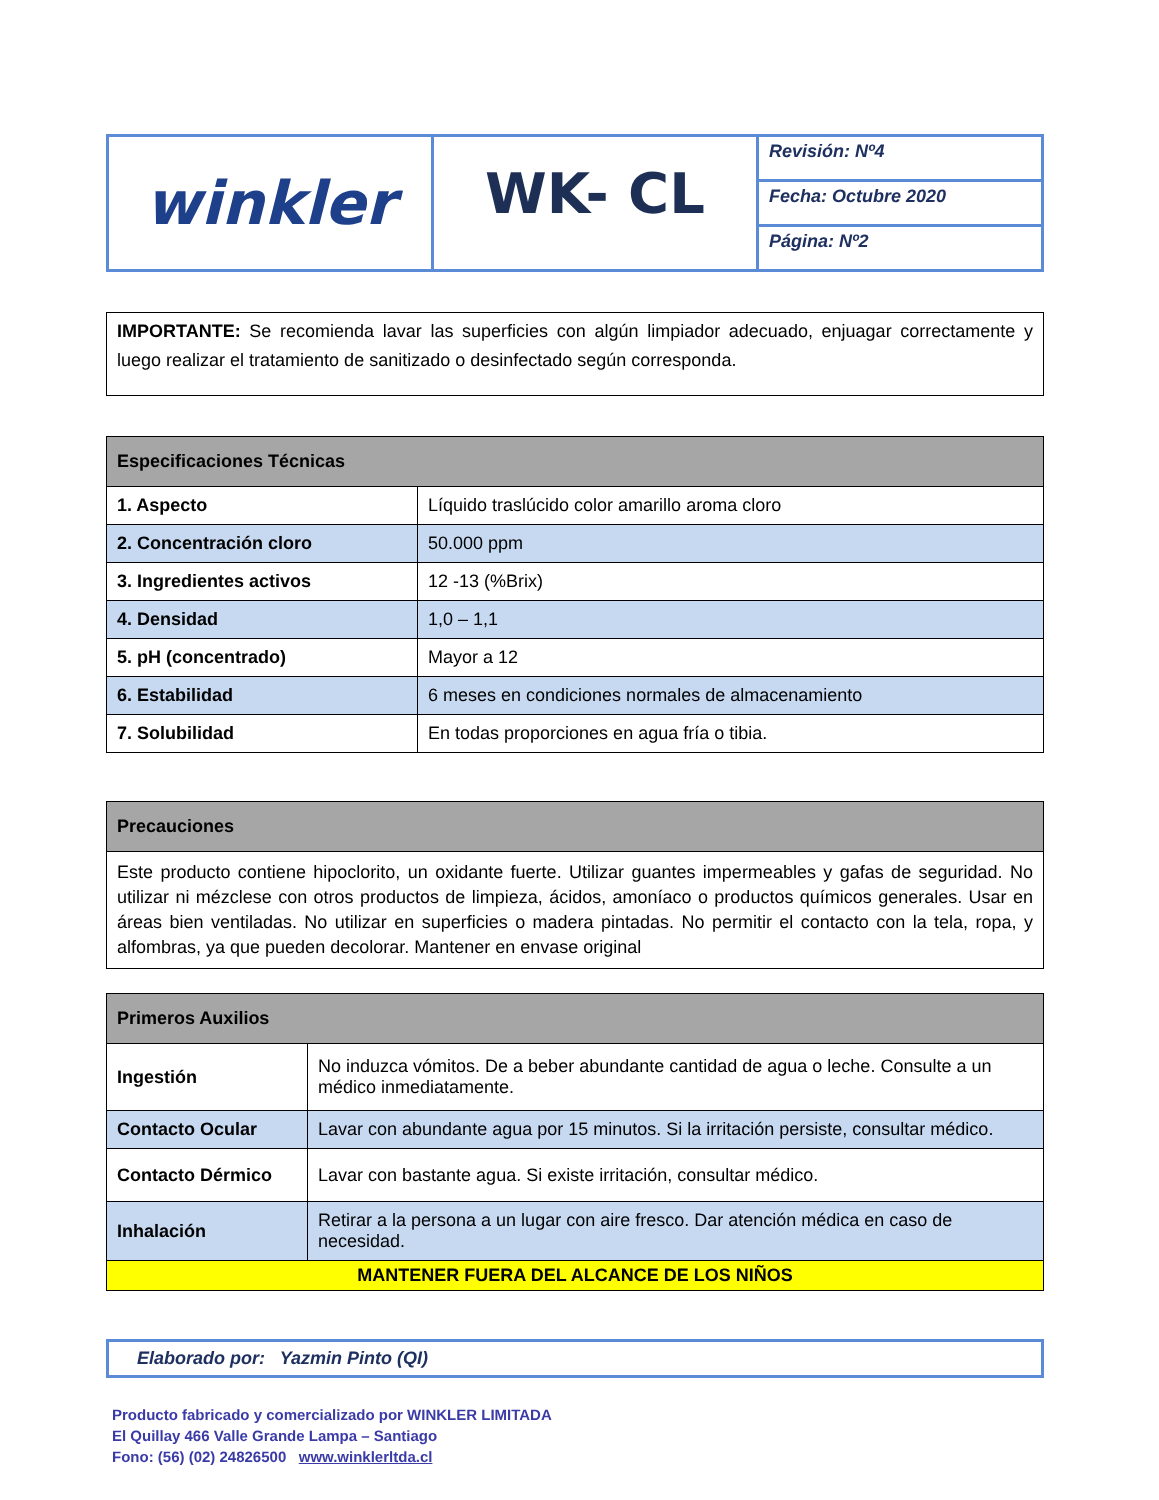| winkler | WK- CL | Revisión: Nº4 |
| | | Fecha: Octubre 2020 |
| | | Página: Nº2 |
IMPORTANTE: Se recomienda lavar las superficies con algún limpiador adecuado, enjuagar correctamente y luego realizar el tratamiento de sanitizado o desinfectado según corresponda.
| Especificaciones Técnicas | |
| --- | --- |
| 1. Aspecto | Líquido traslúcido color amarillo aroma cloro |
| 2. Concentración cloro | 50.000 ppm |
| 3. Ingredientes activos | 12 -13 (%Brix) |
| 4. Densidad | 1,0 – 1,1 |
| 5. pH (concentrado) | Mayor a 12 |
| 6. Estabilidad | 6 meses en condiciones normales de almacenamiento |
| 7. Solubilidad | En todas proporciones en agua fría o tibia. |
| Precauciones |
| --- |
| Este producto contiene hipoclorito, un oxidante fuerte. Utilizar guantes impermeables y gafas de seguridad. No utilizar ni mézclese con otros productos de limpieza, ácidos, amoníaco o productos químicos generales. Usar en áreas bien ventiladas. No utilizar en superficies o madera pintadas. No permitir el contacto con la tela, ropa, y alfombras, ya que pueden decolorar. Mantener en envase original |
| Primeros Auxilios | |
| --- | --- |
| Ingestión | No induzca vómitos. De a beber abundante cantidad de agua o leche. Consulte a un médico inmediatamente. |
| Contacto Ocular | Lavar con abundante agua por 15 minutos. Si la irritación persiste, consultar médico. |
| Contacto Dérmico | Lavar con bastante agua. Si existe irritación, consultar médico. |
| Inhalación | Retirar a la persona a un lugar con aire fresco. Dar atención médica en caso de necesidad. |
| MANTENER FUERA DEL ALCANCE DE LOS NIÑOS | |
Elaborado por: Yazmin Pinto (QI)
Producto fabricado y comercializado por WINKLER LIMITADA
El Quillay 466 Valle Grande Lampa – Santiago
Fono: (56) (02) 24826500 www.winklerltda.cl